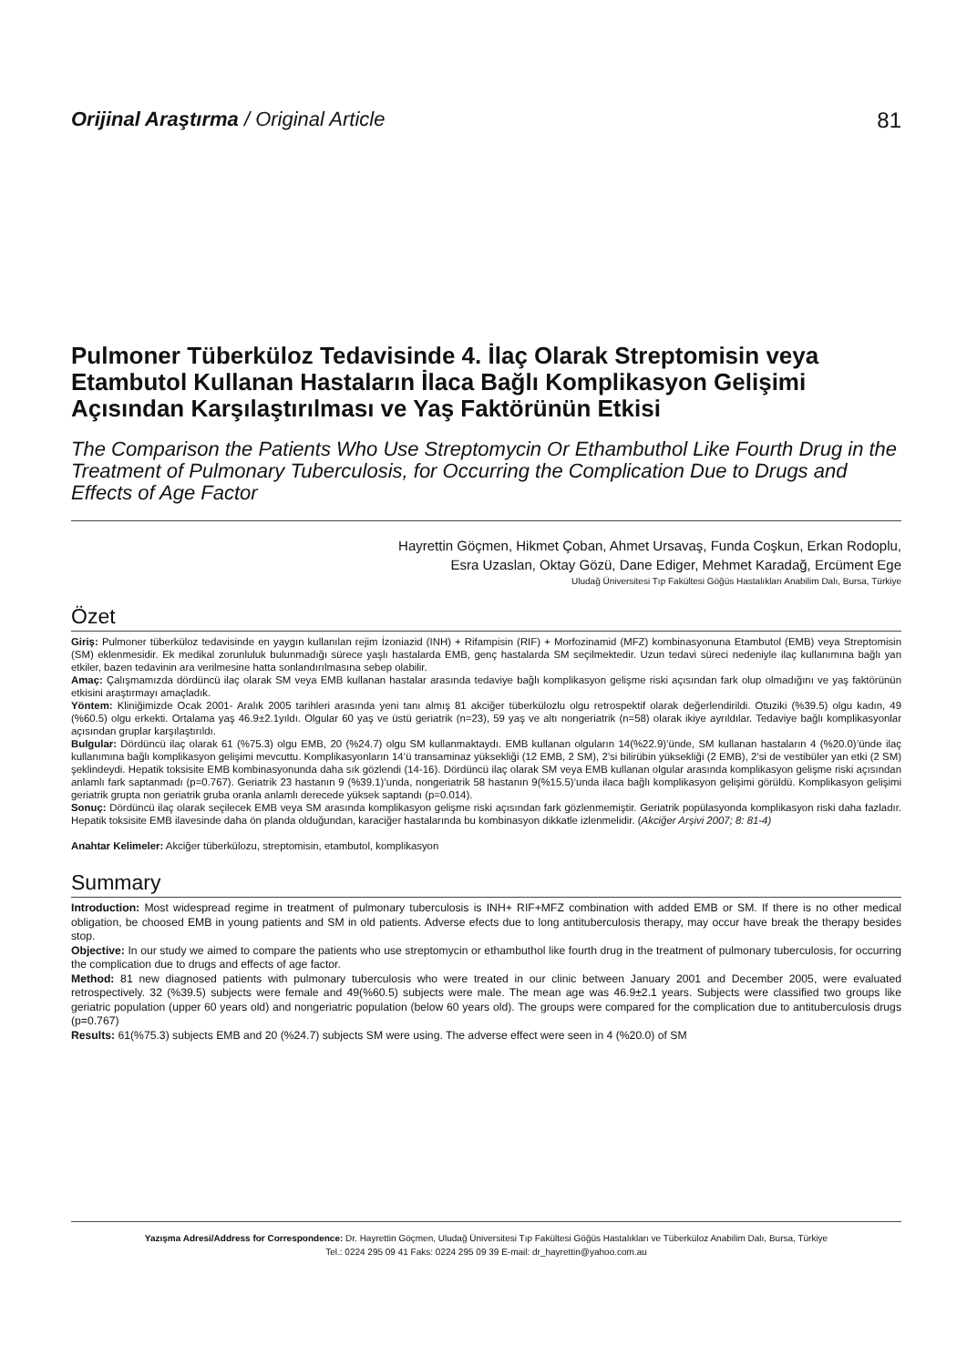Orijinal Araştırma / Original Article 81
Pulmoner Tüberküloz Tedavisinde 4. İlaç Olarak Streptomisin veya Etambutol Kullanan Hastaların İlaca Bağlı Komplikasyon Gelişimi Açısından Karşılaştırılması ve Yaş Faktörünün Etkisi
The Comparison the Patients Who Use Streptomycin Or Ethambuthol Like Fourth Drug in the Treatment of Pulmonary Tuberculosis, for Occurring the Complication Due to Drugs and Effects of Age Factor
Hayrettin Göçmen, Hikmet Çoban, Ahmet Ursavaş, Funda Coşkun, Erkan Rodoplu,
Esra Uzaslan, Oktay Gözü, Dane Ediger, Mehmet Karadağ, Ercüment Ege
Uludağ Üniversitesi Tıp Fakültesi Göğüs Hastalıkları Anabilim Dalı, Bursa, Türkiye
Özet
Giriş: Pulmoner tüberküloz tedavisinde en yaygın kullanılan rejim İzoniazid (INH) + Rifampisin (RIF) + Morfozinamid (MFZ) kombinasyonuna Etambutol (EMB) veya Streptomisin (SM) eklenmesidir. Ek medikal zorunluluk bulunmadığı sürece yaşlı hastalarda EMB, genç hastalarda SM seçilmektedir. Uzun tedavi süreci nedeniyle ilaç kullanımına bağlı yan etkiler, bazen tedavinin ara verilmesine hatta sonlandırılmasına sebep olabilir.
Amaç: Çalışmamızda dördüncü ilaç olarak SM veya EMB kullanan hastalar arasında tedaviye bağlı komplikasyon gelişme riski açısından fark olup olmadığını ve yaş faktörünün etkisini araştırmayı amaçladık.
Yöntem: Kliniğimizde Ocak 2001- Aralık 2005 tarihleri arasında yeni tanı almış 81 akciğer tüberkülozlu olgu retrospektif olarak değerlendirildi. Otuziki (%39.5) olgu kadın, 49 (%60.5) olgu erkekti. Ortalama yaş 46.9±2.1yıldı. Olgular 60 yaş ve üstü geriatrik (n=23), 59 yaş ve altı nongeriatrik (n=58) olarak ikiye ayrıldılar. Tedaviye bağlı komplikasyonlar açısından gruplar karşılaştırıldı.
Bulgular: Dördüncü ilaç olarak 61 (%75.3) olgu EMB, 20 (%24.7) olgu SM kullanmaktaydı. EMB kullanan olguların 14(%22.9)’ünde, SM kullanan hastaların 4 (%20.0)’ünde ilaç kullanımına bağlı komplikasyon gelişimi mevcuttu. Komplikasyonların 14’ü transaminaz yüksekliği (12 EMB, 2 SM), 2’si bilirübin yüksekliği (2 EMB), 2’si de vestibüler yan etki (2 SM) şeklindeydi. Hepatik toksisite EMB kombinasyonunda daha sık gözlendi (14-16). Dördüncü ilaç olarak SM veya EMB kullanan olgular arasında komplikasyon gelişme riski açısından anlamlı fark saptanmadı (p=0.767). Geriatrik 23 hastanın 9 (%39.1)’unda, nongeriatrik 58 hastanın 9(%15.5)’unda ilaca bağlı komplikasyon gelişimi görüldü. Komplikasyon gelişimi geriatrik grupta non geriatrik gruba oranla anlamlı derecede yüksek saptandı (p=0.014).
Sonuç: Dördüncü ilaç olarak seçilecek EMB veya SM arasında komplikasyon gelişme riski açısından fark gözlenmemiştir. Geriatrik popülasyonda komplikasyon riski daha fazladır. Hepatik toksisite EMB ilavesinde daha ön planda olduğundan, karaciğer hastalarında bu kombinasyon dikkatle izlenmelidir. (Akciğer Arşivi 2007; 8: 81-4)
Anahtar Kelimeler: Akciğer tüberkülozu, streptomisin, etambutol, komplikasyon
Summary
Introduction: Most widespread regime in treatment of pulmonary tuberculosis is INH+ RIF+MFZ combination with added EMB or SM. If there is no other medical obligation, be choosed EMB in young patients and SM in old patients. Adverse efects due to long antituberculosis therapy, may occur have break the therapy besides stop.
Objective: In our study we aimed to compare the patients who use streptomycin or ethambuthol like fourth drug in the treatment of pulmonary tuberculosis, for occurring the complication due to drugs and effects of age factor.
Method: 81 new diagnosed patients with pulmonary tuberculosis who were treated in our clinic between January 2001 and December 2005, were evaluated retrospectively. 32 (%39.5) subjects were female and 49(%60.5) subjects were male. The mean age was 46.9±2.1 years. Subjects were classified two groups like geriatric population (upper 60 years old) and nongeriatric population (below 60 years old). The groups were compared for the complication due to antituberculosis drugs (p=0.767)
Results: 61(%75.3) subjects EMB and 20 (%24.7) subjects SM were using. The adverse effect were seen in 4 (%20.0) of SM
Yazışma Adresi/Address for Correspondence: Dr. Hayrettin Göçmen, Uludağ Üniversitesi Tıp Fakültesi Göğüs Hastalıkları ve Tüberküloz Anabilim Dalı, Bursa, Türkiye
Tel.: 0224 295 09 41 Faks: 0224 295 09 39 E-mail: dr_hayrettin@yahoo.com.au